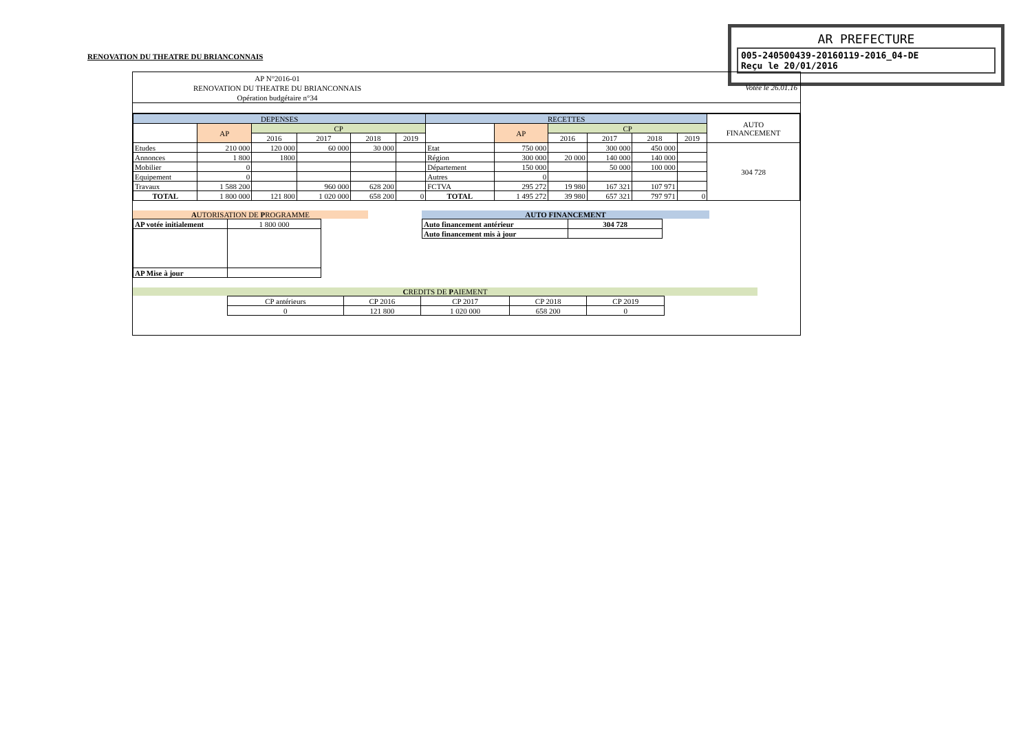AR PREFECTURE
005-240500439-20160119-2016_04-DE
Reçu le 20/01/2016
RENOVATION DU THEATRE DU BRIANCONNAIS
AP N°2016-01
RENOVATION DU THEATRE DU BRIANCONNAIS
Opération budgétaire n°34
Votée le 26.01.16
| DEPENSES | | | | | | RECETTES | | | | | | AUTO FINANCEMENT |
| --- | --- | --- | --- | --- | --- | --- | --- | --- | --- | --- | --- | --- |
| | AP | CP | | | | | AP | CP | | | | |
| | | 2016 | 2017 | 2018 | 2019 | | | 2016 | 2017 | 2018 | 2019 | |
| Etudes | 210 000 | 120 000 | 60 000 | 30 000 | | Etat | 750 000 | | 300 000 | 450 000 | | 304 728 |
| Annonces | 1 800 | 1800 | | | | Région | 300 000 | 20 000 | 140 000 | 140 000 | | |
| Mobilier | 0 | | | | | Département | 150 000 | | 50 000 | 100 000 | | |
| Equipement | 0 | | | | | Autres | 0 | | | | | |
| Travaux | 1 588 200 | | 960 000 | 628 200 | | FCTVA | 295 272 | 19 980 | 167 321 | 107 971 | | |
| TOTAL | 1 800 000 | 121 800 | 1 020 000 | 658 200 | 0 | TOTAL | 1 495 272 | 39 980 | 657 321 | 797 971 | 0 | |
AUTORISATION DE PROGRAMME
| AP votée initialement | 1 800 000 |
| AP Mise à jour | |
AUTO FINANCEMENT
| Auto financement antérieur | 304 728 |
| Auto financement mis à jour | |
CREDITS DE PAIEMENT
| CP antérieurs | CP 2016 | CP 2017 | CP 2018 | CP 2019 |
| 0 | 121 800 | 1 020 000 | 658 200 | 0 |